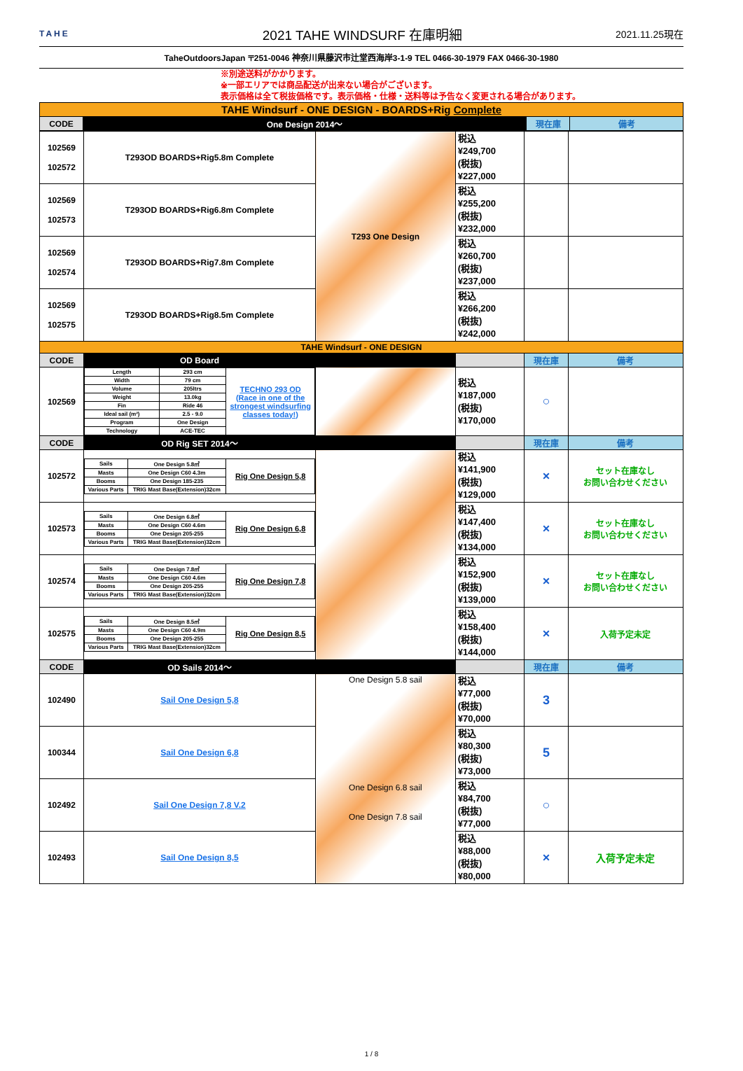TAHE
2021 TAHE WINDSURF 在庫明細
2021.11.25現在
TaheOutdoorsJapan 〒251-0046 神奈川県藤沢市辻堂西海岸3-1-9 TEL 0466-30-1979 FAX 0466-30-1980
※別途送料がかかります。
※一部エリアでは商品配送が出来ない場合がございます。
表示価格は全て税抜価格です。表示価格・仕様・送料等は予告なく変更される場合があります。
| TAHE Windsurf - ONE DESIGN - BOARDS+Rig Complete | | | |
| CODE | One Design 2014～ | 現在庫 | 備考 |
| 102569 102572 | T293OD BOARDS+Rig5.8m Complete | T293 One Design | 税込 ¥249,700 (税抜) ¥227,000 | | |
| 102569 102573 | T293OD BOARDS+Rig6.8m Complete | | 税込 ¥255,200 (税抜) ¥232,000 | | |
| 102569 102574 | T293OD BOARDS+Rig7.8m Complete | | 税込 ¥260,700 (税抜) ¥237,000 | | |
| 102569 102575 | T293OD BOARDS+Rig8.5m Complete | | 税込 ¥266,200 (税抜) ¥242,000 | | |
| TAHE Windsurf - ONE DESIGN | | | | | |
| CODE | OD Board | | | 現在庫 | 備考 |
| 102569 | / Length / 293 cm / TECHNO 293 OD (Race in one of the strongest windsurfing classes today!) / / Width / 79 cm / / / Volume / 205ltrs / / / Weight / 13.0kg / / / Fin / Ride 46 / / / Ideal sail (m²) / 2.5 - 9.0 / / / Program / One Design / / / Technology / ACE-TEC / / | | 税込 ¥187,000 (税抜) ¥170,000 | ○ | |
| CODE | OD Rig SET 2014～ | | | 現在庫 | 備考 |
| 102572 | / Sails / One Design 5.8㎡ / Rig One Design 5,8 / / Masts / One Design C60 4.3m / / / Booms / One Design 185-235 / / / Various Parts / TRIG Mast Base(Extension)32cm / / | | 税込 ¥141,900 (税抜) ¥129,000 | × | セット在庫なし お問い合わせください |
| 102573 | / Sails / One Design 6.8㎡ / Rig One Design 6,8 / / Masts / One Design C60 4.6m / / / Booms / One Design 205-255 / / / Various Parts / TRIG Mast Base(Extension)32cm / / | | 税込 ¥147,400 (税抜) ¥134,000 | × | セット在庫なし お問い合わせください |
| 102574 | / Sails / One Design 7.8㎡ / Rig One Design 7,8 / / Masts / One Design C60 4.6m / / / Booms / One Design 205-255 / / / Various Parts / TRIG Mast Base(Extension)32cm / / | | 税込 ¥152,900 (税抜) ¥139,000 | × | セット在庫なし お問い合わせください |
| 102575 | / Sails / One Design 8.5㎡ / Rig One Design 8,5 / / Masts / One Design C60 4.9m / / / Booms / One Design 205-255 / / / Various Parts / TRIG Mast Base(Extension)32cm / / | | 税込 ¥158,400 (税抜) ¥144,000 | × | 入荷予定未定 |
| CODE | OD Sails 2014～ | | | 現在庫 | 備考 |
| 102490 | Sail One Design 5,8 | One Design 5.8 sail One Design 6.8 sail One Design 7.8 sail | 税込 ¥77,000 (税抜) ¥70,000 | 3 | |
| 100344 | Sail One Design 6,8 | | 税込 ¥80,300 (税抜) ¥73,000 | 5 | |
| 102492 | Sail One Design 7,8 V.2 | | 税込 ¥84,700 (税抜) ¥77,000 | ○ | |
| 102493 | Sail One Design 8,5 | | 税込 ¥88,000 (税抜) ¥80,000 | × | 入荷予定未定 |
1 / 8